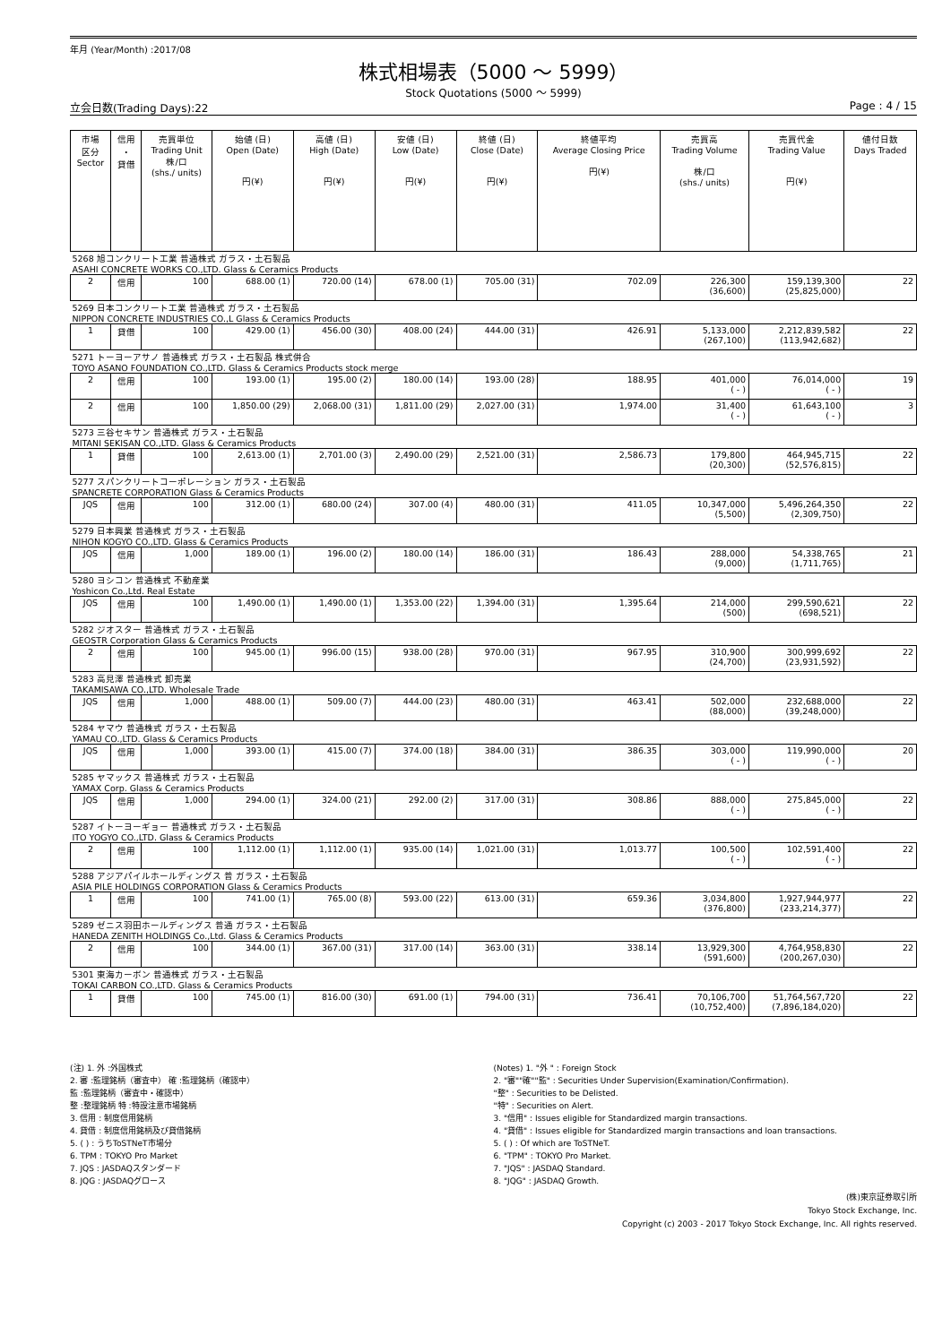年月 (Year/Month) :2017/08
株式相場表（5000 ～ 5999）
Stock Quotations (5000 ～ 5999)
立会日数(Trading Days):22 Page : 4 / 15
| 市場 区分 Sector | 信用 ・ 貸借 | 売買単位 Trading Unit 株/口 (shs./ units) | 始値 (日) Open (Date) 円(¥) | 高値 (日) High (Date) 円(¥) | 安値 (日) Low (Date) 円(¥) | 終値 (日) Close (Date) 円(¥) | 終値平均 Average Closing Price 円(¥) | 売買高 Trading Volume 株/口 (shs./ units) | 売買代金 Trading Value 円(¥) | 値付日数 Days Traded |
| --- | --- | --- | --- | --- | --- | --- | --- | --- | --- | --- |
| 5268 旭コンクリート工業 普通株式 ガラス・土石製品 ASAHI CONCRETE WORKS CO.,LTD. Glass & Ceramics Products | | | | | | | | | | |
| 2 | 信用 | 100 | 688.00 (1) | 720.00 (14) | 678.00 (1) | 705.00 (31) | 702.09 | 226,300 (36,600) | 159,139,300 (25,825,000) | 22 |
| 5269 日本コンクリート工業 普通株式 ガラス・土石製品 NIPPON CONCRETE INDUSTRIES CO.,L Glass & Ceramics Products | | | | | | | | | | |
| 1 | 貸借 | 100 | 429.00 (1) | 456.00 (30) | 408.00 (24) | 444.00 (31) | 426.91 | 5,133,000 (267,100) | 2,212,839,582 (113,942,682) | 22 |
| 5271 トーヨーアサノ 普通株式 ガラス・土石製品 株式併合 TOYO ASANO FOUNDATION CO.,LTD. Glass & Ceramics Products stock merge | | | | | | | | | | |
| 2 | 信用 | 100 | 193.00 (1) | 195.00 (2) | 180.00 (14) | 193.00 (28) | 188.95 | 401,000 ( - ) | 76,014,000 ( - ) | 19 |
| 2 | 信用 | 100 | 1,850.00 (29) | 2,068.00 (31) | 1,811.00 (29) | 2,027.00 (31) | 1,974.00 | 31,400 ( - ) | 61,643,100 ( - ) | 3 |
| 5273 三谷セキサン 普通株式 ガラス・土石製品 MITANI SEKISAN CO.,LTD. Glass & Ceramics Products | | | | | | | | | | |
| 1 | 貸借 | 100 | 2,613.00 (1) | 2,701.00 (3) | 2,490.00 (29) | 2,521.00 (31) | 2,586.73 | 179,800 (20,300) | 464,945,715 (52,576,815) | 22 |
| 5277 スパンクリートコーポレーション ガラス・土石製品 SPANCRETE CORPORATION Glass & Ceramics Products | | | | | | | | | | |
| JQS | 信用 | 100 | 312.00 (1) | 680.00 (24) | 307.00 (4) | 480.00 (31) | 411.05 | 10,347,000 (5,500) | 5,496,264,350 (2,309,750) | 22 |
| 5279 日本興業 普通株式 ガラス・土石製品 NIHON KOGYO CO.,LTD. Glass & Ceramics Products | | | | | | | | | | |
| JQS | 信用 | 1,000 | 189.00 (1) | 196.00 (2) | 180.00 (14) | 186.00 (31) | 186.43 | 288,000 (9,000) | 54,338,765 (1,711,765) | 21 |
| 5280 ヨシコン 普通株式 不動産業 Yoshicon Co.,Ltd. Real Estate | | | | | | | | | | |
| JQS | 信用 | 100 | 1,490.00 (1) | 1,490.00 (1) | 1,353.00 (22) | 1,394.00 (31) | 1,395.64 | 214,000 (500) | 299,590,621 (698,521) | 22 |
| 5282 ジオスター 普通株式 ガラス・土石製品 GEOSTR Corporation Glass & Ceramics Products | | | | | | | | | | |
| 2 | 信用 | 100 | 945.00 (1) | 996.00 (15) | 938.00 (28) | 970.00 (31) | 967.95 | 310,900 (24,700) | 300,999,692 (23,931,592) | 22 |
| 5283 高見澤 普通株式 卸売業 TAKAMISAWA CO.,LTD. Wholesale Trade | | | | | | | | | | |
| JQS | 信用 | 1,000 | 488.00 (1) | 509.00 (7) | 444.00 (23) | 480.00 (31) | 463.41 | 502,000 (88,000) | 232,688,000 (39,248,000) | 22 |
| 5284 ヤマウ 普通株式 ガラス・土石製品 YAMAU CO.,LTD. Glass & Ceramics Products | | | | | | | | | | |
| JQS | 信用 | 1,000 | 393.00 (1) | 415.00 (7) | 374.00 (18) | 384.00 (31) | 386.35 | 303,000 ( - ) | 119,990,000 ( - ) | 20 |
| 5285 ヤマックス 普通株式 ガラス・土石製品 YAMAX Corp. Glass & Ceramics Products | | | | | | | | | | |
| JQS | 信用 | 1,000 | 294.00 (1) | 324.00 (21) | 292.00 (2) | 317.00 (31) | 308.86 | 888,000 ( - ) | 275,845,000 ( - ) | 22 |
| 5287 イトーヨーギョー 普通株式 ガラス・土石製品 ITO YOGYO CO.,LTD. Glass & Ceramics Products | | | | | | | | | | |
| 2 | 信用 | 100 | 1,112.00 (1) | 1,112.00 (1) | 935.00 (14) | 1,021.00 (31) | 1,013.77 | 100,500 ( - ) | 102,591,400 ( - ) | 22 |
| 5288 アジアパイルホールディングス 普 ガラス・土石製品 ASIA PILE HOLDINGS CORPORATION Glass & Ceramics Products | | | | | | | | | | |
| 1 | 信用 | 100 | 741.00 (1) | 765.00 (8) | 593.00 (22) | 613.00 (31) | 659.36 | 3,034,800 (376,800) | 1,927,944,977 (233,214,377) | 22 |
| 5289 ゼニス羽田ホールディングス 普通 ガラス・土石製品 HANEDA ZENITH HOLDINGS Co.,Ltd. Glass & Ceramics Products | | | | | | | | | | |
| 2 | 信用 | 100 | 344.00 (1) | 367.00 (31) | 317.00 (14) | 363.00 (31) | 338.14 | 13,929,300 (591,600) | 4,764,958,830 (200,267,030) | 22 |
| 5301 東海カーボン 普通株式 ガラス・土石製品 TOKAI CARBON CO.,LTD. Glass & Ceramics Products | | | | | | | | | | |
| 1 | 貸借 | 100 | 745.00 (1) | 816.00 (30) | 691.00 (1) | 794.00 (31) | 736.41 | 70,106,700 (10,752,400) | 51,764,567,720 (7,896,184,020) | 22 |
(注) 1. 外 :外国株式
2. 審 :監理銘柄（審査中） 確 :監理銘柄（確認中）
監 :監理銘柄（審査中・確認中）
整 :整理銘柄 特 :特設注意市場銘柄
3. 信用 : 制度信用銘柄
4. 貸借 : 制度信用銘柄及び貸借銘柄
5. ( ) : うちToSTNeT市場分
6. TPM : TOKYO Pro Market
7. JQS : JASDAQスタンダード
8. JQG : JASDAQグロース
(Notes) 1. "外 " : Foreign Stock
2. "審""確""監" : Securities Under Supervision(Examination/Confirmation).
"整" : Securities to be Delisted.
"特" : Securities on Alert.
3. "信用" : Issues eligible for Standardized margin transactions.
4. "貸借" : Issues eligible for Standardized margin transactions and loan transactions.
5. ( ) : Of which are ToSTNeT.
6. "TPM" : TOKYO Pro Market.
7. "JQS" : JASDAQ Standard.
8. "JQG" : JASDAQ Growth.
(株)東京証券取引所
Tokyo Stock Exchange, Inc.
Copyright (c) 2003 - 2017 Tokyo Stock Exchange, Inc. All rights reserved.